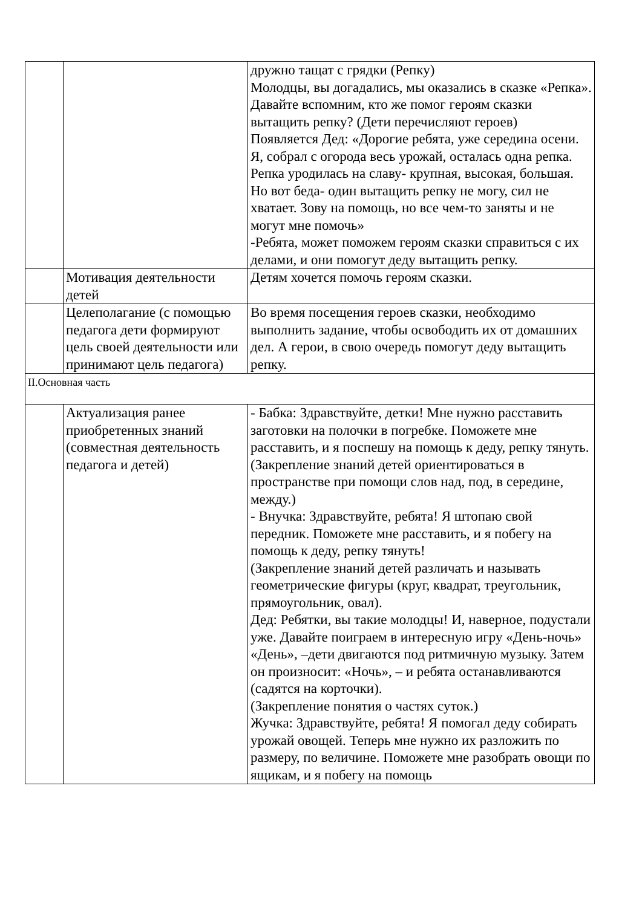| | | дружно тащат с грядки (Репку) Молодцы, вы догадались, мы оказались в сказке «Репка». Давайте вспомним, кто же помог героям сказки вытащить репку? (Дети перечисляют героев) Появляется Дед: «Дорогие ребята, уже середина осени. Я, собрал с огорода весь урожай, осталась одна репка. Репка уродилась на славу- крупная, высокая, большая. Но вот беда- один вытащить репку не могу, сил не хватает. Зову на помощь, но все чем-то заняты и не могут мне помочь» -Ребята, может поможем героям сказки справиться с их делами, и они помогут деду вытащить репку. |
| | Мотивация деятельности детей | Детям хочется помочь героям сказки. |
| | Целеполагание (с помощью педагога дети формируют цель своей деятельности или принимают цель педагога) | Во время посещения героев сказки, необходимо выполнить задание, чтобы освободить их от домашних дел. А герои, в свою очередь помогут деду вытащить репку. |
| II.Основная часть | | |
| | Актуализация ранее приобретенных знаний (совместная деятельность педагога и детей) | - Бабка: Здравствуйте, детки! Мне нужно расставить заготовки на полочки в погребке. Поможете мне расставить, и я поспешу на помощь к деду, репку тянуть. (Закрепление знаний детей ориентироваться в пространстве при помощи слов над, под, в середине, между.) - Внучка: Здравствуйте, ребята! Я штопаю свой передник. Поможете мне расставить, и я побегу на помощь к деду, репку тянуть! (Закрепление знаний детей различать и называть геометрические фигуры (круг, квадрат, треугольник, прямоугольник, овал). Дед: Ребятки, вы такие молодцы! И, наверное, подустали уже. Давайте поиграем в интересную игру «День-ночь» «День», –дети двигаются под ритмичную музыку. Затем он произносит: «Ночь», – и ребята останавливаются (садятся на корточки). (Закрепление понятия о частях суток.) Жучка: Здравствуйте, ребята! Я помогал деду собирать урожай овощей. Теперь мне нужно их разложить по размеру, по величине. Поможете мне разобрать овощи по ящикам, и я побегу на помощь |